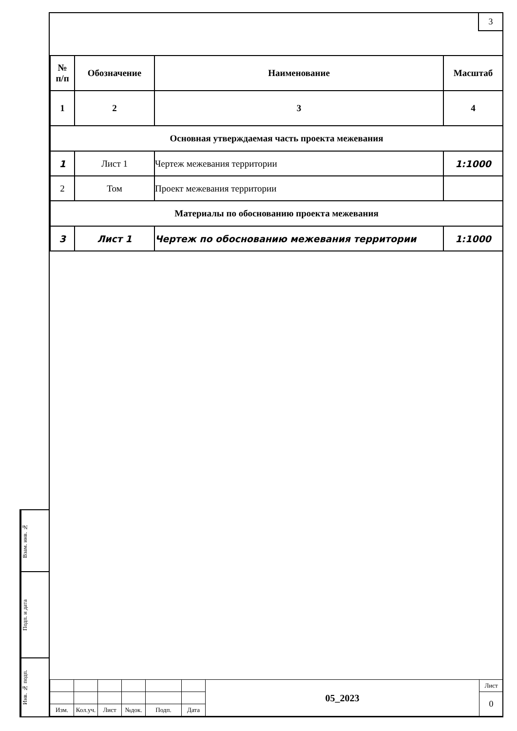3
| № п/п | Обозначение | Наименование | Масштаб |
| --- | --- | --- | --- |
| 1 | 2 | 3 | 4 |
| Основная утверждаемая часть проекта межевания | | | |
| 1 | Лист 1 | Чертеж межевания территории | 1:1000 |
| 2 | Том | Проект межевания территории | |
| Материалы по обоснованию проекта межевания | | | |
| 3 | Лист 1 | Чертеж по обоснованию межевания территории | 1:1000 |
| | | | | | | 05_2023 | Лист |
| | | | | | | | 0 |
| Изм. | Кол.уч. | Лист | №док. | Подп. | Дата | | |
Взам. инв. №
Подп. и дата
Инв. № подп.